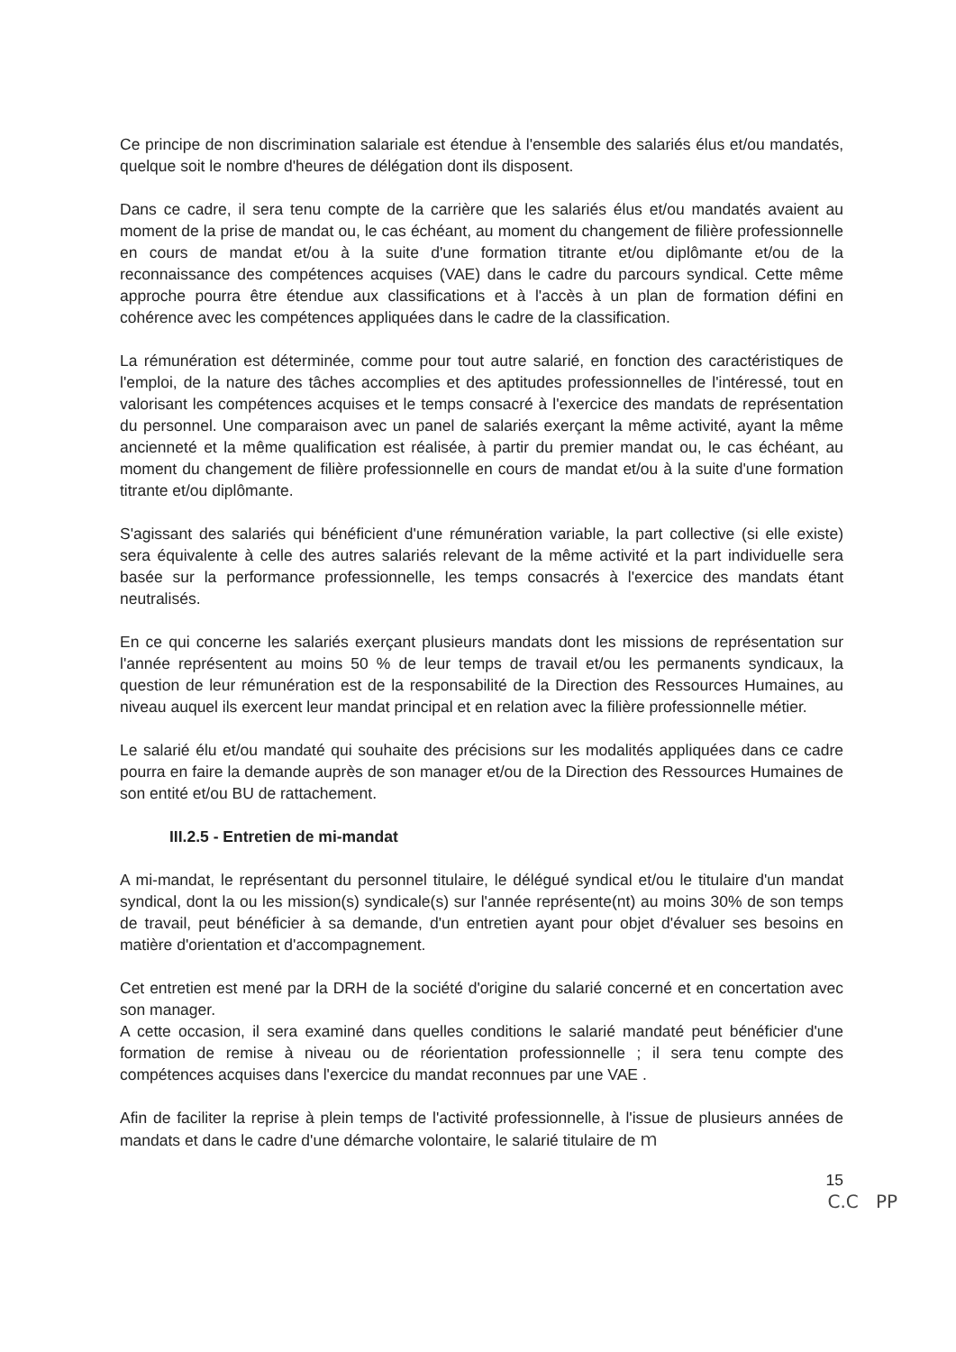Ce principe de non discrimination salariale est étendue à l'ensemble des salariés élus et/ou mandatés, quelque soit le nombre d'heures de délégation dont ils disposent.
Dans ce cadre, il sera tenu compte de la carrière que les salariés élus et/ou mandatés avaient au moment de la prise de mandat ou, le cas échéant, au moment du changement de filière professionnelle en cours de mandat et/ou à la suite d'une formation titrante et/ou diplômante et/ou de la reconnaissance des compétences acquises (VAE) dans le cadre du parcours syndical. Cette même approche pourra être étendue aux classifications et à l'accès à un plan de formation défini en cohérence avec les compétences appliquées dans le cadre de la classification.
La rémunération est déterminée, comme pour tout autre salarié, en fonction des caractéristiques de l'emploi, de la nature des tâches accomplies et des aptitudes professionnelles de l'intéressé, tout en valorisant les compétences acquises et le temps consacré à l'exercice des mandats de représentation du personnel. Une comparaison avec un panel de salariés exerçant la même activité, ayant la même ancienneté et la même qualification est réalisée, à partir du premier mandat ou, le cas échéant, au moment du changement de filière professionnelle en cours de mandat et/ou à la suite d'une formation titrante et/ou diplômante.
S'agissant des salariés qui bénéficient d'une rémunération variable, la part collective (si elle existe) sera équivalente à celle des autres salariés relevant de la même activité et la part individuelle sera basée sur la performance professionnelle, les temps consacrés à l'exercice des mandats étant neutralisés.
En ce qui concerne les salariés exerçant plusieurs mandats dont les missions de représentation sur l'année représentent au moins 50 % de leur temps de travail et/ou les permanents syndicaux, la question de leur rémunération est de la responsabilité de la Direction des Ressources Humaines, au niveau auquel ils exercent leur mandat principal et en relation avec la filière professionnelle métier.
Le salarié élu et/ou mandaté qui souhaite des précisions sur les modalités appliquées dans ce cadre pourra en faire la demande auprès de son manager et/ou de la Direction des Ressources Humaines de son entité et/ou BU de rattachement.
III.2.5 - Entretien de mi-mandat
A mi-mandat, le représentant du personnel titulaire, le délégué syndical et/ou le titulaire d'un mandat syndical, dont la ou les mission(s) syndicale(s) sur l'année représente(nt) au moins 30% de son temps de travail, peut bénéficier à sa demande, d'un entretien ayant pour objet d'évaluer ses besoins en matière d'orientation et d'accompagnement.
Cet entretien est mené par la DRH de la société d'origine du salarié concerné et en concertation avec son manager.
A cette occasion, il sera examiné dans quelles conditions le salarié mandaté peut bénéficier d'une formation de remise à niveau ou de réorientation professionnelle ; il sera tenu compte des compétences acquises dans l'exercice du mandat reconnues par une VAE .
Afin de faciliter la reprise à plein temps de l'activité professionnelle, à l'issue de plusieurs années de mandats et dans le cadre d'une démarche volontaire, le salarié titulaire de m
15
C.C PP